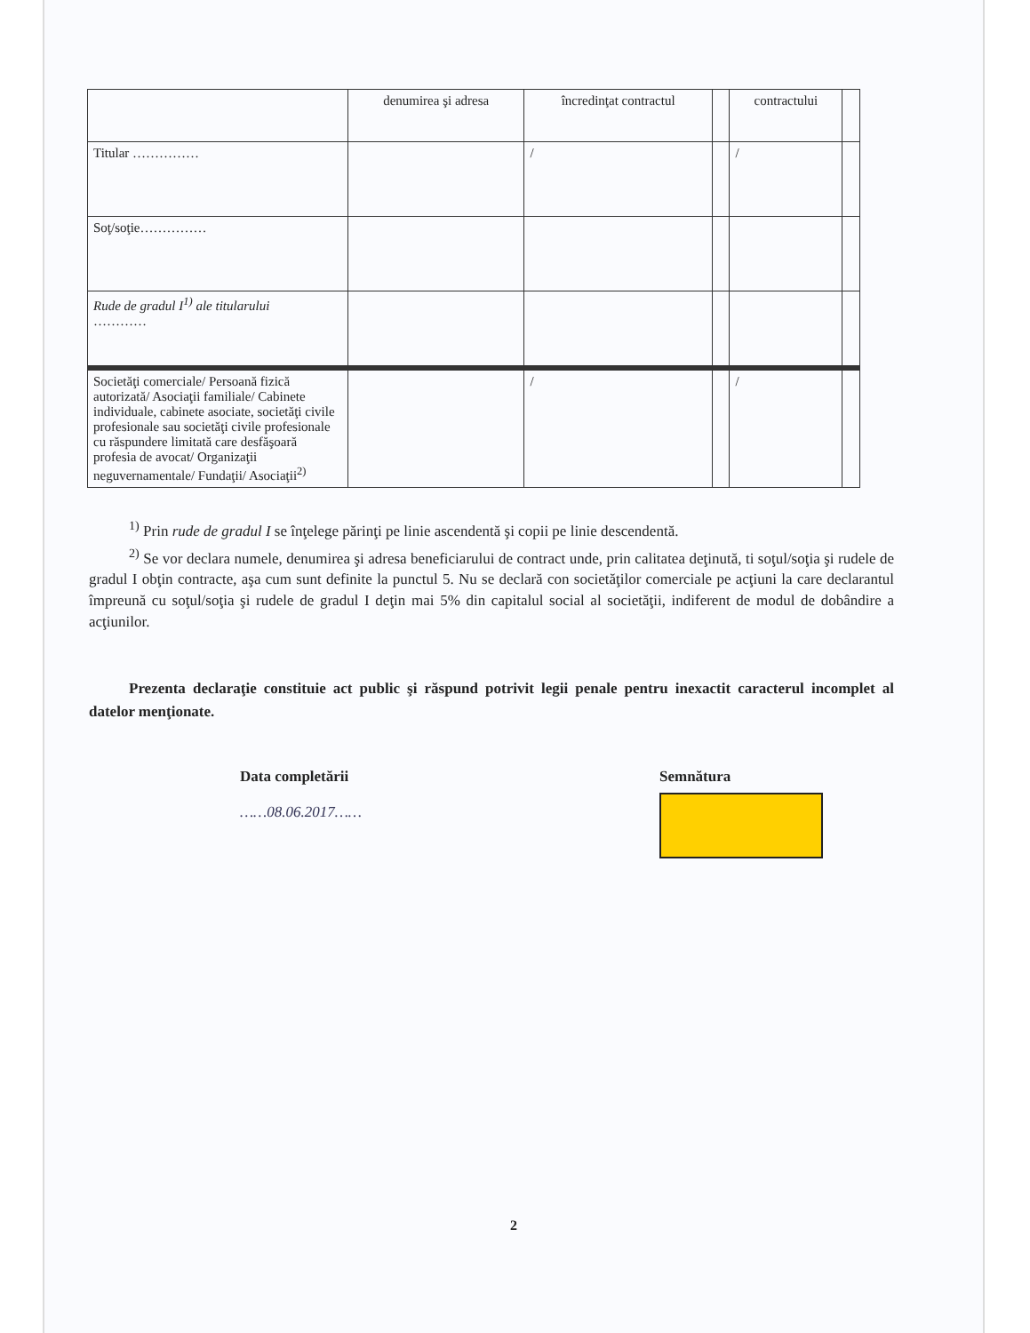| | denumirea şi adresa | încredinţat contractul | | contractului | |
| Titular …………… | | / | | / | |
| Soţ/soţie…………… | | | | | |
| Rude de gradul I<sup>1)</sup> ale titularului ………… | | | | | |
| Societăţi comerciale/ Persoană fizică autorizată/ Asociaţii familiale/ Cabinete individuale, cabinete asociate, societăţi civile profesionale sau societăţi civile profesionale cu răspundere limitată care desfăşoară profesia de avocat/ Organizaţii neguvernamentale/ Fundaţii/ Asociaţii<sup>2)</sup> | | / | | / | |
<sup>1)</sup> Prin rude de gradul I se înţelege părinţi pe linie ascendentă şi copii pe linie descendentă.
<sup>2)</sup> Se vor declara numele, denumirea şi adresa beneficiarului de contract unde, prin calitatea deţinută, ti soţul/soţia şi rudele de gradul I obţin contracte, aşa cum sunt definite la punctul 5. Nu se declară con societăţilor comerciale pe acţiuni la care declarantul împreună cu soţul/soţia şi rudele de gradul I deţin mai 5% din capitalul social al societăţii, indiferent de modul de dobândire a acţiunilor.
Prezenta declaraţie constituie act public şi răspund potrivit legii penale pentru inexactit caracterul incomplet al datelor menţionate.
Data completării
……08.06.2017……
Semnătura
2